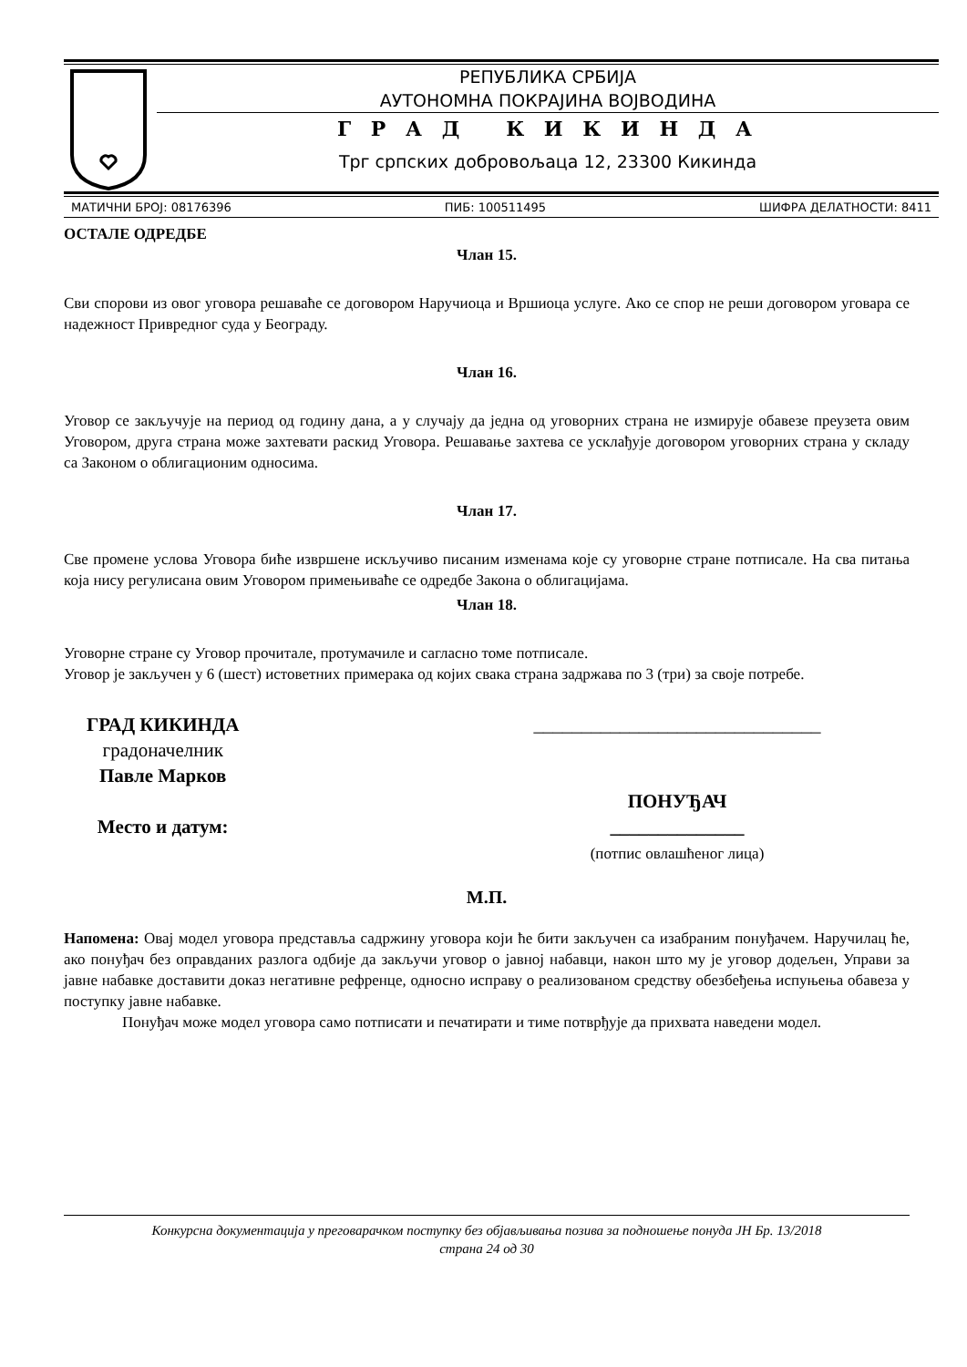РЕПУБЛИКА СРБИЈА
АУТОНОМНА ПОКРАЈИНА ВОЈВОДИНА
Г Р А Д К И К И Н Д А
Трг српских добровољаца 12, 23300 Кикинда
МАТИЧНИ БРОЈ: 08176396 ПИБ: 100511495 ШИФРА ДЕЛАТНОСТИ: 8411
ОСТАЛЕ ОДРЕДБЕ
Члан 15.
Сви спорови из овог уговора решаваће се договором Наручиоца и Вршиоца услуге. Ако се спор не реши договором уговара се надежност Привредног суда у Београду.
Члан 16.
Уговор се закључује на период од годину дана, а у случају да једна од уговорних страна не измирује обавезе преузета овим Уговором, друга страна може захтевати раскид Уговора. Решавање захтева се усклађује договором уговорних страна у складу са Законом о облигационим односима.
Члан 17.
Све промене услова Уговора биће извршене искључиво писаним изменама које су уговорне стране потписале. На сва питања која нису регулисана овим Уговором примењиваће се одредбе Закона о облигацијама.
Члан 18.
Уговорне стране су Уговор прочитале, протумачиле и сагласно томе потписале.
Уговор је закључен у 6 (шест) истоветних примерака од којих свака страна задржава по 3 (три) за своје потребе.
ГРАД КИКИНДА
градоначелник
Павле Марков
Место и датум:
______________________________
ПОНУЂАЧ
______________
(потпис овлашћеног лица)
М.П.
Напомена: Овај модел уговора представља садржину уговора који ће бити закључен са изабраним понуђачем. Наручилац ће, ако понуђач без оправданих разлога одбије да закључи уговор о јавној набавци, након што му је уговор додељен, Управи за јавне набавке доставити доказ негативне рефренце, односно исправу о реализованом средству обезбеђења испуњења обавеза у поступку јавне набавке.
Понуђач може модел уговора само потписати и печатирати и тиме потврђује да прихвата наведени модел.
Конкурсна документација у преговарачком поступку без објављивања позива за подношење понуда ЈН Бр. 13/2018
страна 24 од 30